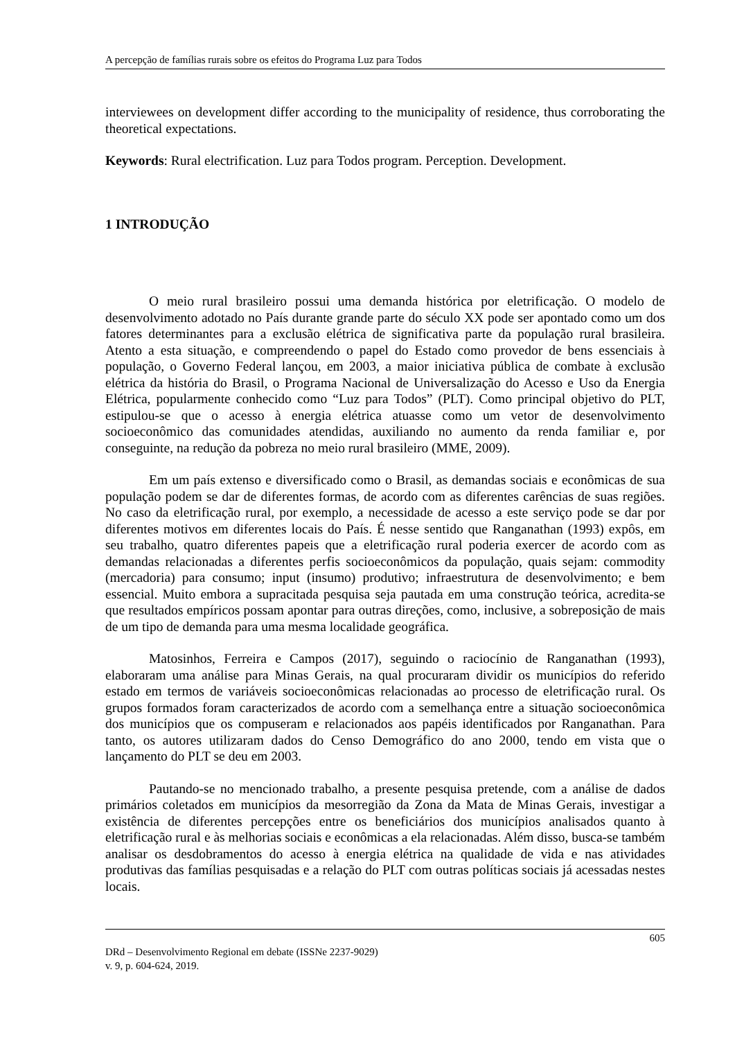A percepção de famílias rurais sobre os efeitos do Programa Luz para Todos
interviewees on development differ according to the municipality of residence, thus corroborating the theoretical expectations.
Keywords: Rural electrification. Luz para Todos program. Perception. Development.
1 INTRODUÇÃO
O meio rural brasileiro possui uma demanda histórica por eletrificação. O modelo de desenvolvimento adotado no País durante grande parte do século XX pode ser apontado como um dos fatores determinantes para a exclusão elétrica de significativa parte da população rural brasileira. Atento a esta situação, e compreendendo o papel do Estado como provedor de bens essenciais à população, o Governo Federal lançou, em 2003, a maior iniciativa pública de combate à exclusão elétrica da história do Brasil, o Programa Nacional de Universalização do Acesso e Uso da Energia Elétrica, popularmente conhecido como “Luz para Todos” (PLT). Como principal objetivo do PLT, estipulou-se que o acesso à energia elétrica atuasse como um vetor de desenvolvimento socioeconômico das comunidades atendidas, auxiliando no aumento da renda familiar e, por conseguinte, na redução da pobreza no meio rural brasileiro (MME, 2009).
Em um país extenso e diversificado como o Brasil, as demandas sociais e econômicas de sua população podem se dar de diferentes formas, de acordo com as diferentes carências de suas regiões. No caso da eletrificação rural, por exemplo, a necessidade de acesso a este serviço pode se dar por diferentes motivos em diferentes locais do País. É nesse sentido que Ranganathan (1993) expôs, em seu trabalho, quatro diferentes papeis que a eletrificação rural poderia exercer de acordo com as demandas relacionadas a diferentes perfis socioeconômicos da população, quais sejam: commodity (mercadoria) para consumo; input (insumo) produtivo; infraestrutura de desenvolvimento; e bem essencial. Muito embora a supracitada pesquisa seja pautada em uma construção teórica, acredita-se que resultados empíricos possam apontar para outras direções, como, inclusive, a sobreposição de mais de um tipo de demanda para uma mesma localidade geográfica.
Matosinhos, Ferreira e Campos (2017), seguindo o raciocínio de Ranganathan (1993), elaboraram uma análise para Minas Gerais, na qual procuraram dividir os municípios do referido estado em termos de variáveis socioeconômicas relacionadas ao processo de eletrificação rural. Os grupos formados foram caracterizados de acordo com a semelhança entre a situação socioeconômica dos municípios que os compuseram e relacionados aos papéis identificados por Ranganathan. Para tanto, os autores utilizaram dados do Censo Demográfico do ano 2000, tendo em vista que o lançamento do PLT se deu em 2003.
Pautando-se no mencionado trabalho, a presente pesquisa pretende, com a análise de dados primários coletados em municípios da mesorregião da Zona da Mata de Minas Gerais, investigar a existência de diferentes percepções entre os beneficiários dos municípios analisados quanto à eletrificação rural e às melhorias sociais e econômicas a ela relacionadas. Além disso, busca-se também analisar os desdobramentos do acesso à energia elétrica na qualidade de vida e nas atividades produtivas das famílias pesquisadas e a relação do PLT com outras políticas sociais já acessadas nestes locais.
605
DRd – Desenvolvimento Regional em debate (ISSNe 2237-9029)
v. 9, p. 604-624, 2019.